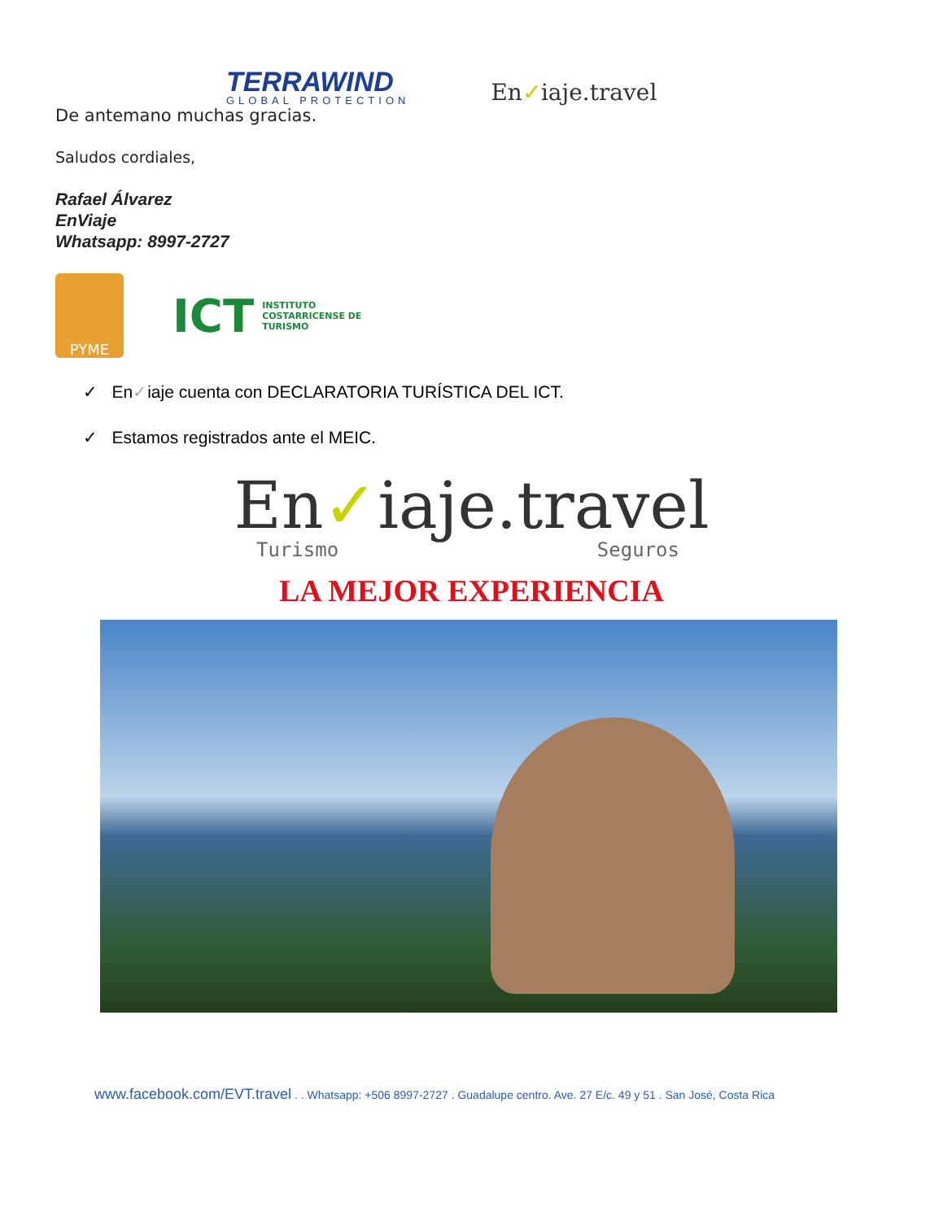TERRAWIND
GLOBAL PROTECTION
En✓iaje.travel
De antemano muchas gracias.
Saludos cordiales,
Rafael Álvarez
EnViaje
Whatsapp: 8997-2727
PYME
ICT INSTITUTO
COSTARRICENSE DE
TURISMO
✓ En✓iaje cuenta con DECLARATORIA TURÍSTICA DEL ICT.
✓ Estamos registrados ante el MEIC.
En✓iaje.travel
Turismo Seguros
LA MEJOR EXPERIENCIA
www.facebook.com/EVT.travel . . Whatsapp: +506 8997-2727 . Guadalupe centro. Ave. 27 E/c. 49 y 51 . San José, Costa Rica